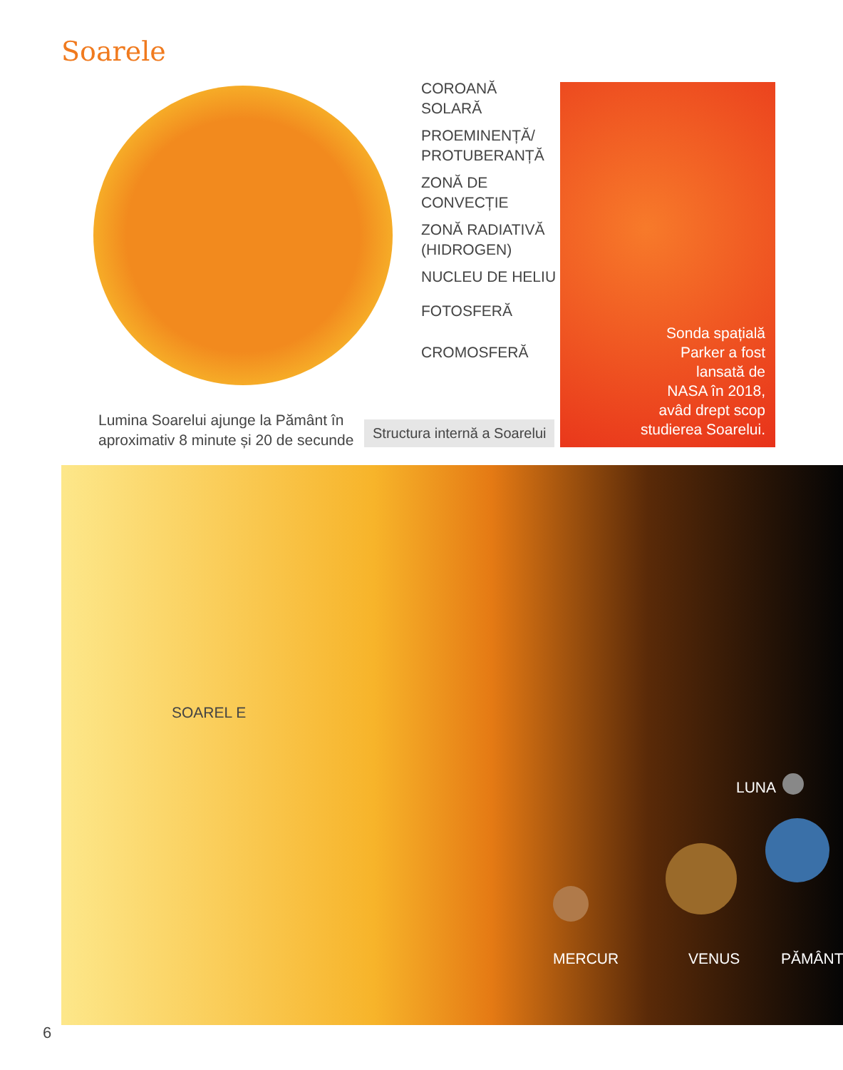Soarele
COROANĂ
SOLARĂ
PROEMINENȚĂ/
PROTUBERANȚĂ
ZONĂ DE
CONVECȚIE
ZONĂ RADIATIVĂ
(HIDROGEN)
NUCLEU DE HELIU
FOTOSFERĂ
CROMOSFERĂ
Lumina Soarelui ajunge la Pământ în
aproximativ 8 minute și 20 de secunde
Structura internă a Soarelui
Sonda spațială
Parker a fost
lansată de
NASA în 2018,
avâd drept scop
studierea Soarelui.
SOAREL E
LUNA
MERCUR VENUS PĂMÂNT
6